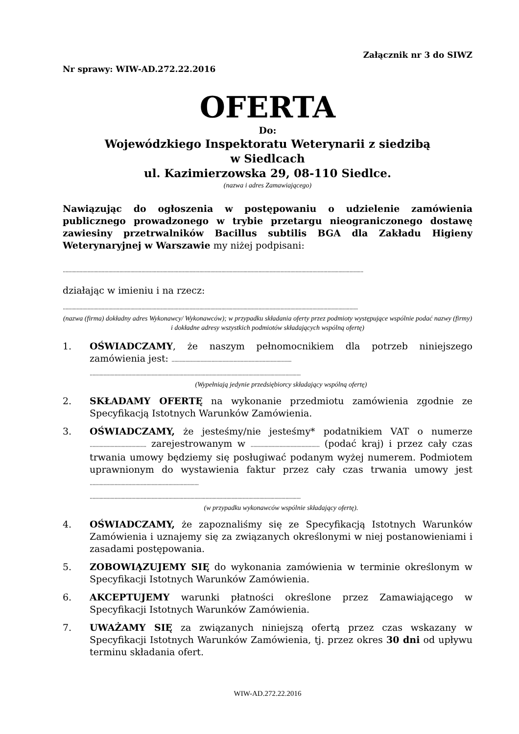Załącznik nr 3 do SIWZ
Nr sprawy: WIW-AD.272.22.2016
OFERTA
Do:
Wojewódzkiego Inspektoratu Weterynarii z siedzibą
w Siedlcach
ul. Kazimierzowska 29, 08-110 Siedlce.
(nazwa i adres Zamawiającego)
Nawiązując do ogłoszenia w postępowaniu o udzielenie zamówienia publicznego prowadzonego w trybie przetargu nieograniczonego dostawę zawiesiny przetrwalników Bacillus subtilis BGA dla Zakładu Higieny Weterynaryjnej w Warszawie my niżej podpisani:
..........................................................................................................................................................................................................................
działając w imieniu i na rzecz:
......................................................................................................................................................................................................................
(nazwa (firma) dokładny adres Wykonawcy/ Wykonawców); w przypadku składania oferty przez podmioty występujące wspólnie podać nazwy (firmy) i dokładne adresy wszystkich podmiotów składających wspólną ofertę)
1. OŚWIADCZAMY, że naszym pełnomocnikiem dla potrzeb niniejszego zamówienia jest: .......................................................................................
.........................................................................................................................................................
(Wypełniają jedynie przedsiębiorcy składający wspólną ofertę)
2. SKŁADAMY OFERTĘ na wykonanie przedmiotu zamówienia zgodnie ze Specyfikacją Istotnych Warunków Zamówienia.
3. OŚWIADCZAMY, że jesteśmy/nie jesteśmy* podatnikiem VAT o numerze ......................................... zarejestrowanym w .................................................. (podać kraj) i przez cały czas trwania umowy będziemy się posługiwać podanym wyżej numerem. Podmiotem uprawnionym do wystawienia faktur przez cały czas trwania umowy jest ...............................................................................
.........................................................................................................................................................
(w przypadku wykonawców wspólnie składający ofertę).
4. OŚWIADCZAMY, że zapoznaliśmy się ze Specyfikacją Istotnych Warunków Zamówienia i uznajemy się za związanych określonymi w niej postanowieniami i zasadami postępowania.
5. ZOBOWIĄZUJEMY SIĘ do wykonania zamówienia w terminie określonym w Specyfikacji Istotnych Warunków Zamówienia.
6. AKCEPTUJEMY warunki płatności określone przez Zamawiającego w Specyfikacji Istotnych Warunków Zamówienia.
7. UWAŻAMY SIĘ za związanych niniejszą ofertą przez czas wskazany w Specyfikacji Istotnych Warunków Zamówienia, tj. przez okres 30 dni od upływu terminu składania ofert.
WIW-AD.272.22.2016